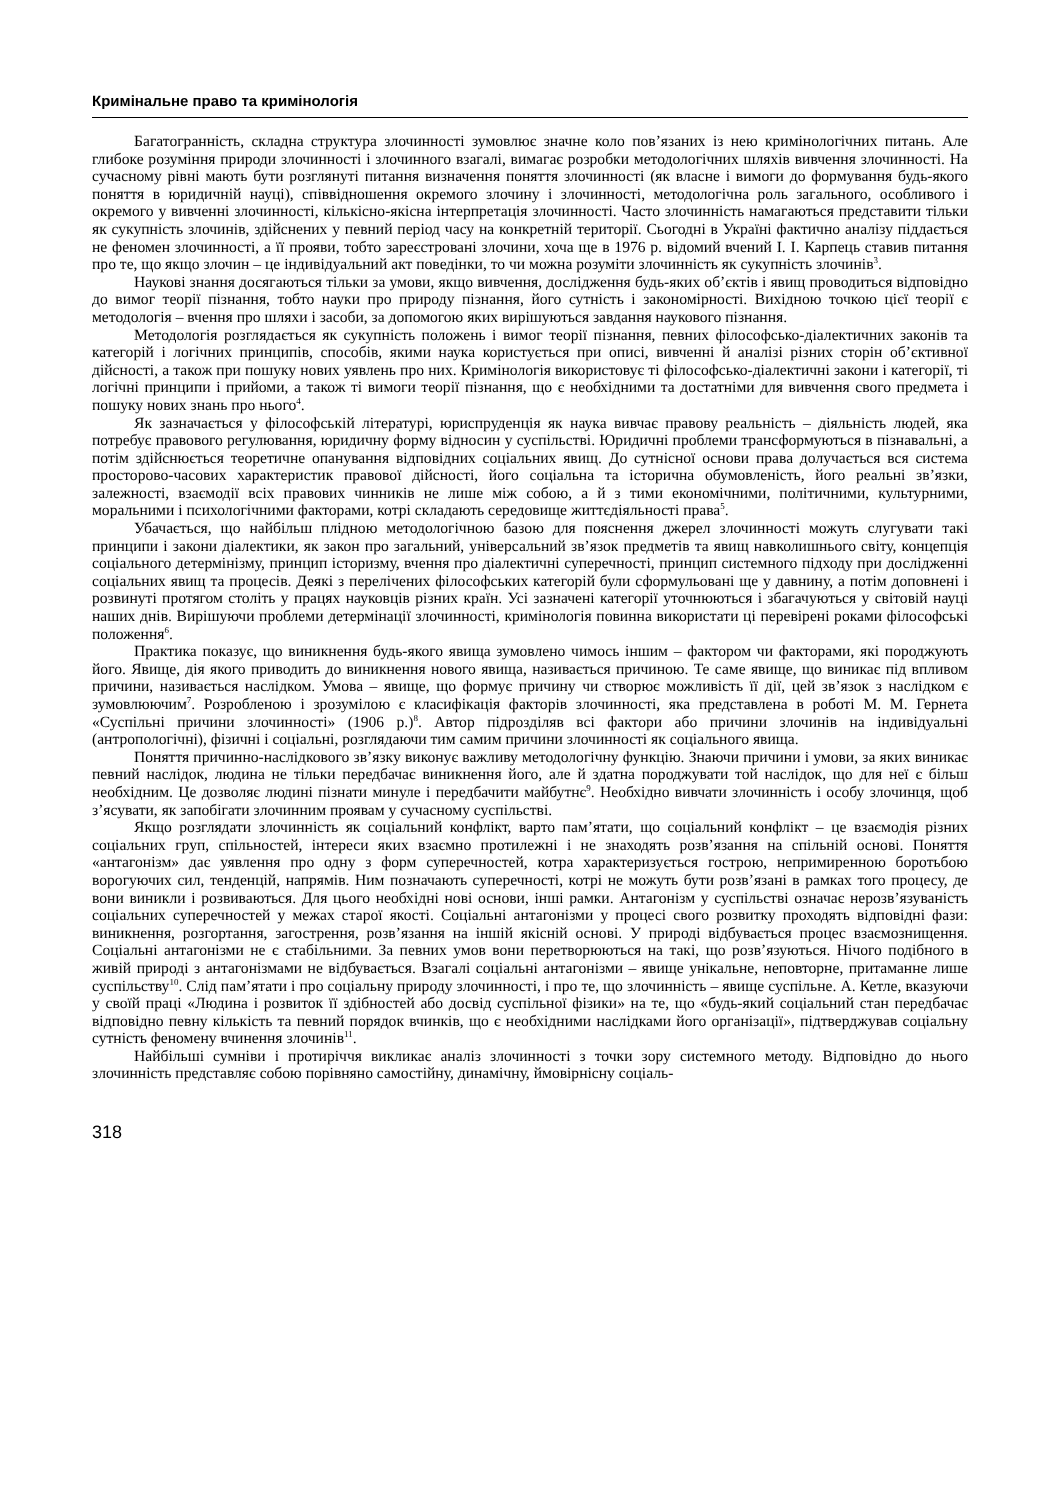Кримінальне право та кримінологія
Багатогранність, складна структура злочинності зумовлює значне коло пов’язаних із нею кримінологічних питань. Але глибоке розуміння природи злочинності і злочинного взагалі, вимагає розробки методологічних шляхів вивчення злочинності. На сучасному рівні мають бути розглянуті питання визначення поняття злочинності (як власне і вимоги до формування будь-якого поняття в юридичній науці), співвідношення окремого злочину і злочинності, методологічна роль загального, особливого і окремого у вивченні злочинності, кількісно-якісна інтерпретація злочинності. Часто злочинність намагаються представити тільки як сукупність злочинів, здійснених у певний період часу на конкретній території. Сьогодні в Україні фактично аналізу піддається не феномен злочинності, а її прояви, тобто зареєстровані злочини, хоча ще в 1976 р. відомий вчений І. І. Карпець ставив питання про те, що якщо злочин – це індивідуальний акт поведінки, то чи можна розуміти злочинність як сукупність злочинів<sup>3</sup>.
Наукові знання досягаються тільки за умови, якщо вивчення, дослідження будь-яких об’єктів і явищ проводиться відповідно до вимог теорії пізнання, тобто науки про природу пізнання, його сутність і закономірності. Вихідною точкою цієї теорії є методологія – вчення про шляхи і засоби, за допомогою яких вирішуються завдання наукового пізнання.
Методологія розглядається як сукупність положень і вимог теорії пізнання, певних філософсько-діалектичних законів та категорій і логічних принципів, способів, якими наука користується при описі, вивченні й аналізі різних сторін об’єктивної дійсності, а також при пошуку нових уявлень про них. Кримінологія використовує ті філософсько-діалектичні закони і категорії, ті логічні принципи і прийоми, а також ті вимоги теорії пізнання, що є необхідними та достатніми для вивчення свого предмета і пошуку нових знань про нього<sup>4</sup>.
Як зазначається у філософській літературі, юриспруденція як наука вивчає правову реальність – діяльність людей, яка потребує правового регулювання, юридичну форму відносин у суспільстві. Юридичні проблеми трансформуються в пізнавальні, а потім здійснюється теоретичне опанування відповідних соціальних явищ. До сутнісної основи права долучається вся система просторово-часових характеристик правової дійсності, його соціальна та історична обумовленість, його реальні зв’язки, залежності, взаємодії всіх правових чинників не лише між собою, а й з тими економічними, політичними, культурними, моральними і психологічними факторами, котрі складають середовище життєдіяльності права<sup>5</sup>.
Убачається, що найбільш плідною методологічною базою для пояснення джерел злочинності можуть слугувати такі принципи і закони діалектики, як закон про загальний, універсальний зв’язок предметів та явищ навколишнього світу, концепція соціального детермінізму, принцип історизму, вчення про діалектичні суперечності, принцип системного підходу при дослідженні соціальних явищ та процесів. Деякі з перелічених філософських категорій були сформульовані ще у давнину, а потім доповнені і розвинуті протягом століть у працях науковців різних країн. Усі зазначені категорії уточнюються і збагачуються у світовій науці наших днів. Вирішуючи проблеми детермінації злочинності, кримінологія повинна використати ці перевірені роками філософські положення<sup>6</sup>.
Практика показує, що виникнення будь-якого явища зумовлено чимось іншим – фактором чи факторами, які породжують його. Явище, дія якого приводить до виникнення нового явища, називається причиною. Те саме явище, що виникає під впливом причини, називається наслідком. Умова – явище, що формує причину чи створює можливість її дії, цей зв’язок з наслідком є зумовлюючим<sup>7</sup>. Розробленою і зрозумілою є класифікація факторів злочинності, яка представлена в роботі М. М. Гернета «Суспільні причини злочинності» (1906 р.)<sup>8</sup>. Автор підрозділяв всі фактори або причини злочинів на індивідуальні (антропологічні), фізичні і соціальні, розглядаючи тим самим причини злочинності як соціального явища.
Поняття причинно-наслідкового зв’язку виконує важливу методологічну функцію. Знаючи причини і умови, за яких виникає певний наслідок, людина не тільки передбачає виникнення його, але й здатна породжувати той наслідок, що для неї є більш необхідним. Це дозволяє людині пізнати минуле і передбачити майбутнє<sup>9</sup>. Необхідно вивчати злочинність і особу злочинця, щоб з’ясувати, як запобігати злочинним проявам у сучасному суспільстві.
Якщо розглядати злочинність як соціальний конфлікт, варто пам’ятати, що соціальний конфлікт – це взаємодія різних соціальних груп, спільностей, інтереси яких взаємно протилежні і не знаходять розв’язання на спільній основі. Поняття «антагонізм» дає уявлення про одну з форм суперечностей, котра характеризується гострою, непримиренною боротьбою ворогуючих сил, тенденцій, напрямів. Ним позначають суперечності, котрі не можуть бути розв’язані в рамках того процесу, де вони виникли і розвиваються. Для цього необхідні нові основи, інші рамки. Антагонізм у суспільстві означає нерозв’язуваність соціальних суперечностей у межах старої якості. Соціальні антагонізми у процесі свого розвитку проходять відповідні фази: виникнення, розгортання, загострення, розв’язання на іншій якісній основі. У природі відбувається процес взаємознищення. Соціальні антагонізми не є стабільними. За певних умов вони перетворюються на такі, що розв’язуються. Нічого подібного в живій природі з антагонізмами не відбувається. Взагалі соціальні антагонізми – явище унікальне, неповторне, притаманне лише суспільству<sup>10</sup>. Слід пам’ятати і про соціальну природу злочинності, і про те, що злочинність – явище суспільне. А. Кетле, вказуючи у своїй праці «Людина і розвиток її здібностей або досвід суспільної фізики» на те, що «будь-який соціальний стан передбачає відповідно певну кількість та певний порядок вчинків, що є необхідними наслідками його організації», підтверджував соціальну сутність феномену вчинення злочинів<sup>11</sup>.
Найбільші сумніви і протиріччя викликає аналіз злочинності з точки зору системного методу. Відповідно до нього злочинність представляє собою порівняно самостійну, динамічну, ймовірнісну соціаль-
318